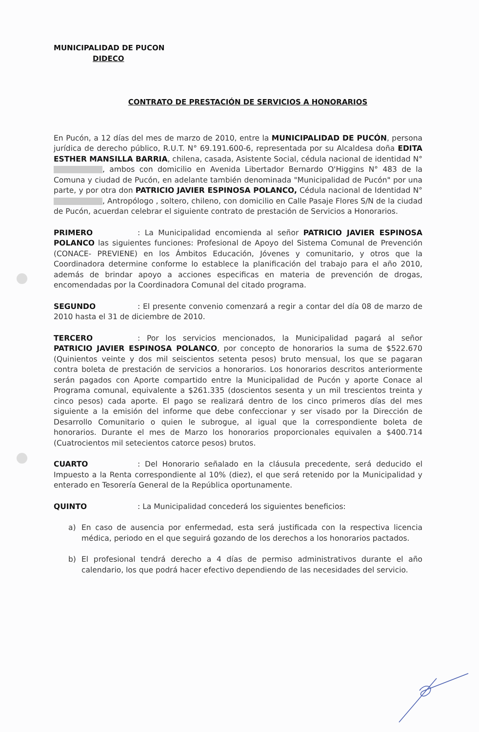MUNICIPALIDAD DE PUCON
DIDECO
CONTRATO DE PRESTACIÓN DE SERVICIOS A HONORARIOS
En Pucón, a 12 días del mes de marzo de 2010, entre la MUNICIPALIDAD DE PUCÓN, persona jurídica de derecho público, R.U.T. N° 69.191.600-6, representada por su Alcaldesa doña EDITA ESTHER MANSILLA BARRIA, chilena, casada, Asistente Social, cédula nacional de identidad N° , ambos con domicilio en Avenida Libertador Bernardo O'Higgins N° 483 de la Comuna y ciudad de Pucón, en adelante también denominada "Municipalidad de Pucón" por una parte, y por otra don PATRICIO JAVIER ESPINOSA POLANCO, Cédula nacional de Identidad N° , Antropólogo , soltero, chileno, con domicilio en Calle Pasaje Flores S/N de la ciudad de Pucón, acuerdan celebrar el siguiente contrato de prestación de Servicios a Honorarios.
PRIMERO: La Municipalidad encomienda al señor PATRICIO JAVIER ESPINOSA POLANCO las siguientes funciones: Profesional de Apoyo del Sistema Comunal de Prevención (CONACE- PREVIENE) en los Ámbitos Educación, Jóvenes y comunitario, y otros que la Coordinadora determine conforme lo establece la planificación del trabajo para el año 2010, además de brindar apoyo a acciones especificas en materia de prevención de drogas, encomendadas por la Coordinadora Comunal del citado programa.
SEGUNDO: El presente convenio comenzará a regir a contar del día 08 de marzo de 2010 hasta el 31 de diciembre de 2010.
TERCERO: Por los servicios mencionados, la Municipalidad pagará al señor PATRICIO JAVIER ESPINOSA POLANCO, por concepto de honorarios la suma de $522.670 (Quinientos veinte y dos mil seiscientos setenta pesos) bruto mensual, los que se pagaran contra boleta de prestación de servicios a honorarios. Los honorarios descritos anteriormente serán pagados con Aporte compartido entre la Municipalidad de Pucón y aporte Conace al Programa comunal, equivalente a $261.335 (doscientos sesenta y un mil trescientos treinta y cinco pesos) cada aporte. El pago se realizará dentro de los cinco primeros días del mes siguiente a la emisión del informe que debe confeccionar y ser visado por la Dirección de Desarrollo Comunitario o quien le subrogue, al igual que la correspondiente boleta de honorarios. Durante el mes de Marzo los honorarios proporcionales equivalen a $400.714 (Cuatrocientos mil setecientos catorce pesos) brutos.
CUARTO: Del Honorario señalado en la cláusula precedente, será deducido el Impuesto a la Renta correspondiente al 10% (diez), el que será retenido por la Municipalidad y enterado en Tesorería General de la República oportunamente.
QUINTO: La Municipalidad concederá los siguientes beneficios:
a) En caso de ausencia por enfermedad, esta será justificada con la respectiva licencia médica, periodo en el que seguirá gozando de los derechos a los honorarios pactados.
b) El profesional tendrá derecho a 4 días de permiso administrativos durante el año calendario, los que podrá hacer efectivo dependiendo de las necesidades del servicio.